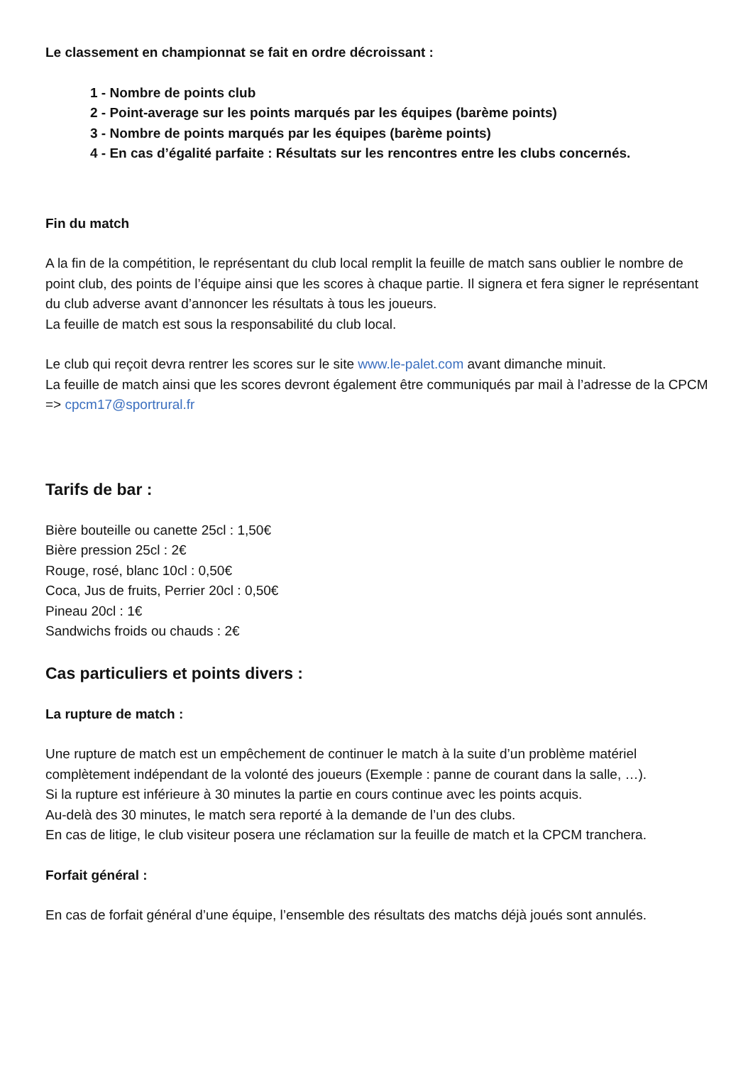Le classement en championnat se fait en ordre décroissant :
1 - Nombre de points club
2 - Point-average sur les points marqués par les équipes (barème points)
3 - Nombre de points marqués par les équipes (barème points)
4 - En cas d’égalité parfaite : Résultats sur les rencontres entre les clubs concernés.
Fin du match
A la fin de la compétition, le représentant du club local remplit la feuille de match sans oublier le nombre de point club, des points de l’équipe ainsi que les scores à chaque partie. Il signera et fera signer le représentant du club adverse avant d’annoncer les résultats à tous les joueurs.
La feuille de match est sous la responsabilité du club local.
Le club qui reçoit devra rentrer les scores sur le site www.le-palet.com avant dimanche minuit.
La feuille de match ainsi que les scores devront également être communiqués par mail à l’adresse de la CPCM => cpcm17@sportrural.fr
Tarifs de bar :
Bière bouteille ou canette 25cl : 1,50€
Bière pression 25cl : 2€
Rouge, rosé, blanc 10cl : 0,50€
Coca, Jus de fruits, Perrier 20cl : 0,50€
Pineau 20cl : 1€
Sandwichs froids ou chauds : 2€
Cas particuliers et points divers :
La rupture de match :
Une rupture de match est un empêchement de continuer le match à la suite d’un problème matériel complètement indépendant de la volonté des joueurs (Exemple : panne de courant dans la salle, …).
Si la rupture est inférieure à 30 minutes la partie en cours continue avec les points acquis.
Au-delà des 30 minutes, le match sera reporté à la demande de l’un des clubs.
En cas de litige, le club visiteur posera une réclamation sur la feuille de match et la CPCM tranchera.
Forfait général :
En cas de forfait général d’une équipe, l’ensemble des résultats des matchs déjà joués sont annulés.